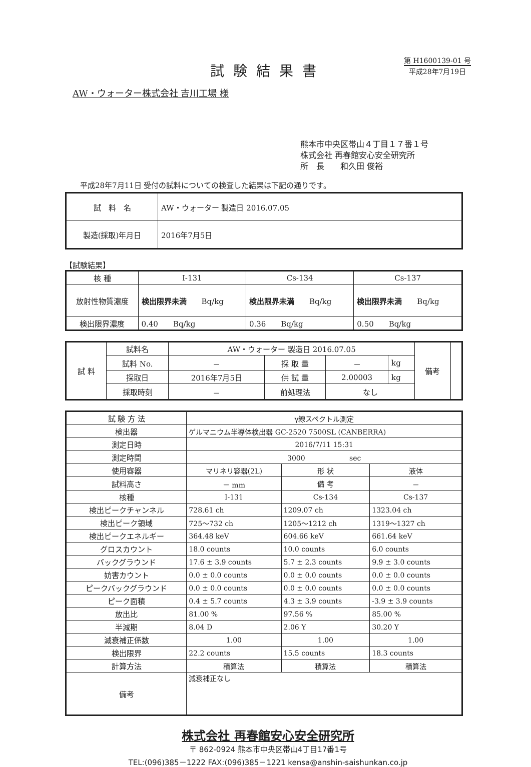試験結果書
第 H1600139-01 号
平成28年7月19日
AW・ウォーター株式会社 吉川工場 様
熊本市中央区帯山４丁目１７番１号
株式会社 再春館安心安全研究所
所　長　　和久田 俊裕
平成28年7月11日 受付の試料についての検査した結果は下記の通りです。
| 試 料 名 | AW・ウォーター 製造日 2016.07.05 |
| 製造(採取)年月日 | 2016年7月5日 |
【試験結果】
| 核 種 | I-131 | Cs-134 | Cs-137 |
| --- | --- | --- | --- |
| 放射性物質濃度 | 検出限界未満 Bq/kg | 検出限界未満 Bq/kg | 検出限界未満 Bq/kg |
| 検出限界濃度 | 0.40 Bq/kg | 0.36 Bq/kg | 0.50 Bq/kg |
| 試 料 | 試料名 | AW・ウォーター 製造日 2016.07.05 | | | | 備考 | |
| | 試料 No. | － | 採 取 量 | － | kg | | |
| | 採取日 | 2016年7月5日 | 供 試 量 | 2.00003 | kg | | |
| | 採取時刻 | － | 前処理法 | なし | | | |
| 試 験 方 法 | γ線スペクトル測定 | | |
| 検出器 | ゲルマニウム半導体検出器 GC-2520 7500SL (CANBERRA) | | |
| 測定日時 | 2016/7/11 15:31 | | |
| 測定時間 | 3000 sec | | |
| 使用容器 | マリネリ容器(2L) | 形 状 | 液体 |
| 試料高さ | － mm | 備 考 | － |
| 核種 | I-131 | Cs-134 | Cs-137 |
| 検出ピークチャンネル | 728.61 ch | 1209.07 ch | 1323.04 ch |
| 検出ピーク領域 | 725～732 ch | 1205～1212 ch | 1319～1327 ch |
| 検出ピークエネルギー | 364.48 keV | 604.66 keV | 661.64 keV |
| グロスカウント | 18.0 counts | 10.0 counts | 6.0 counts |
| バックグラウンド | 17.6 ± 3.9 counts | 5.7 ± 2.3 counts | 9.9 ± 3.0 counts |
| 妨害カウント | 0.0 ± 0.0 counts | 0.0 ± 0.0 counts | 0.0 ± 0.0 counts |
| ピークバックグラウンド | 0.0 ± 0.0 counts | 0.0 ± 0.0 counts | 0.0 ± 0.0 counts |
| ピーク面積 | 0.4 ± 5.7 counts | 4.3 ± 3.9 counts | -3.9 ± 3.9 counts |
| 放出比 | 81.00 % | 97.56 % | 85.00 % |
| 半減期 | 8.04 D | 2.06 Y | 30.20 Y |
| 減衰補正係数 | 1.00 | 1.00 | 1.00 |
| 検出限界 | 22.2 counts | 15.5 counts | 18.3 counts |
| 計算方法 | 積算法 | 積算法 | 積算法 |
| 備考 | 減衰補正なし | | |
株式会社 再春館安心安全研究所
〒 862-0924 熊本市中央区帯山4丁目17番1号
TEL:(096)385－1222 FAX:(096)385－1221 kensa@anshin-saishunkan.co.jp